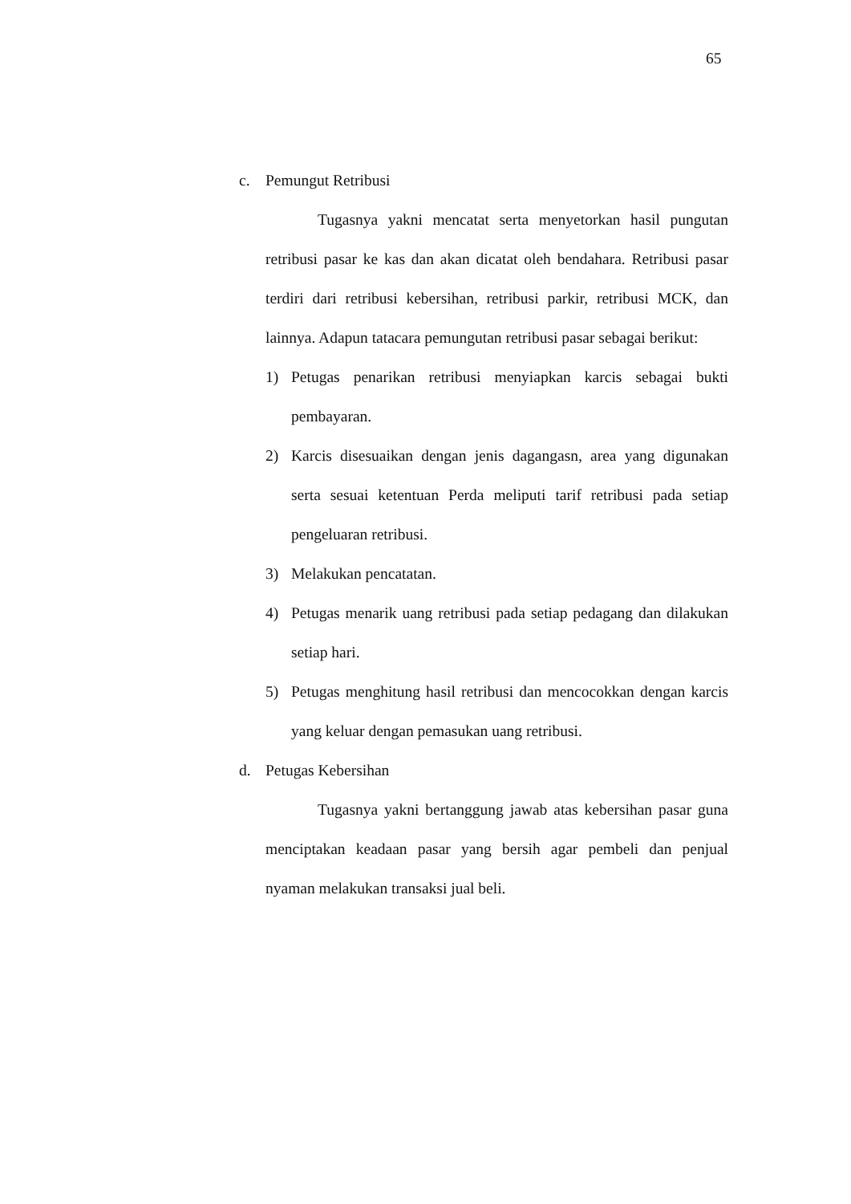65
c. Pemungut Retribusi
Tugasnya yakni mencatat serta menyetorkan hasil pungutan retribusi pasar ke kas dan akan dicatat oleh bendahara. Retribusi pasar terdiri dari retribusi kebersihan, retribusi parkir, retribusi MCK, dan lainnya. Adapun tatacara pemungutan retribusi pasar sebagai berikut:
1) Petugas penarikan retribusi menyiapkan karcis sebagai bukti pembayaran.
2) Karcis disesuaikan dengan jenis dagangasn, area yang digunakan serta sesuai ketentuan Perda meliputi tarif retribusi pada setiap pengeluaran retribusi.
3) Melakukan pencatatan.
4) Petugas menarik uang retribusi pada setiap pedagang dan dilakukan setiap hari.
5) Petugas menghitung hasil retribusi dan mencocokkan dengan karcis yang keluar dengan pemasukan uang retribusi.
d. Petugas Kebersihan
Tugasnya yakni bertanggung jawab atas kebersihan pasar guna menciptakan keadaan pasar yang bersih agar pembeli dan penjual nyaman melakukan transaksi jual beli.